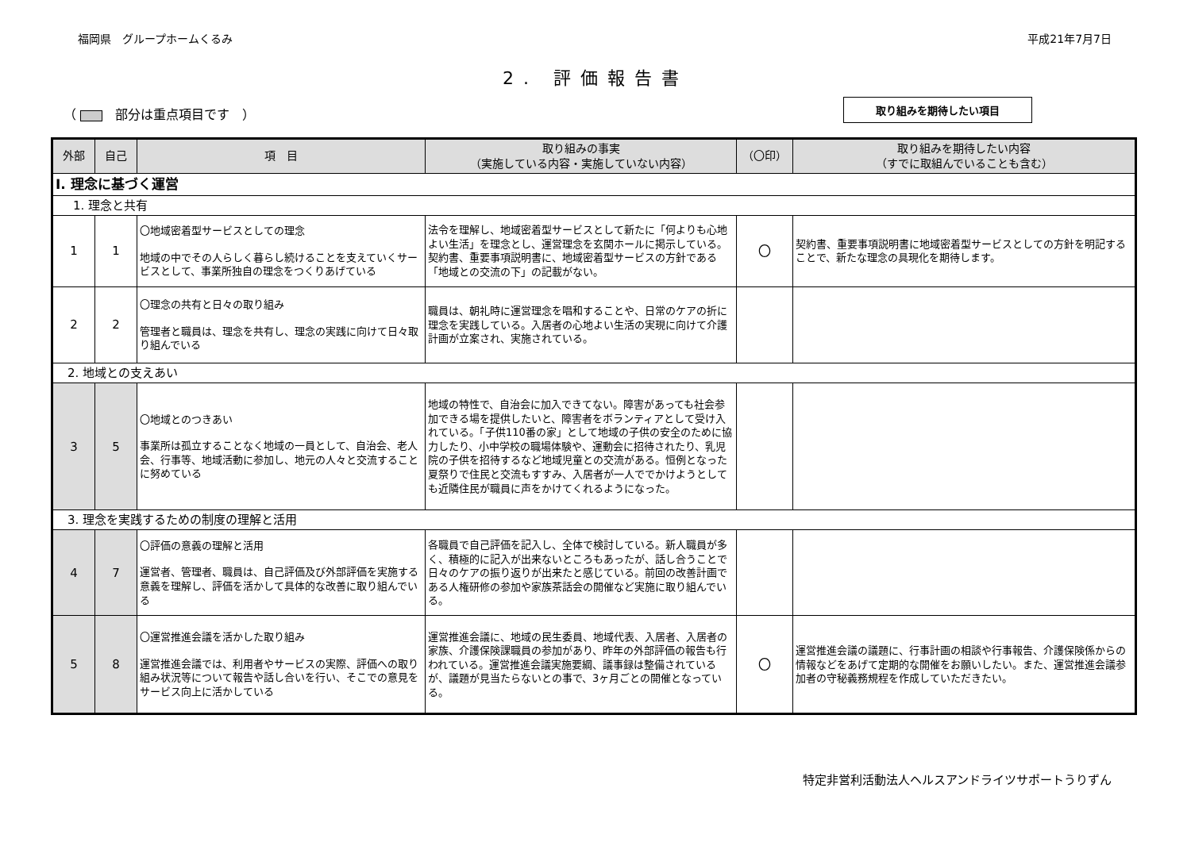福岡県　グループホームくるみ 平成21年7月7日
2. 評価報告書
（ 　部分は重点項目です　） 取り組みを期待したい項目
| 外部 | 自己 | 項 目 | 取り組みの事実 （実施している内容・実施していない内容） | （〇印） | 取り組みを期待したい内容 （すでに取組んでいることも含む） |
| --- | --- | --- | --- | --- | --- |
| Ⅰ. 理念に基づく運営 | | | | | |
| 1. 理念と共有 | | | | | |
| 1 | 1 | 〇地域密着型サービスとしての理念 地域の中でその人らしく暮らし続けることを支えていくサービスとして、事業所独自の理念をつくりあげている | 法令を理解し、地域密着型サービスとして新たに「何よりも心地よい生活」を理念とし、運営理念を玄関ホールに掲示している。契約書、重要事項説明書に、地域密着型サービスの方針である「地域との交流の下」の記載がない。 | 〇 | 契約書、重要事項説明書に地域密着型サービスとしての方針を明記することで、新たな理念の具現化を期待します。 |
| 2 | 2 | 〇理念の共有と日々の取り組み 管理者と職員は、理念を共有し、理念の実践に向けて日々取り組んでいる | 職員は、朝礼時に運営理念を唱和することや、日常のケアの折に理念を実践している。入居者の心地よい生活の実現に向けて介護計画が立案され、実施されている。 | | |
| 2. 地域との支えあい | | | | | |
| 3 | 5 | 〇地域とのつきあい 事業所は孤立することなく地域の一員として、自治会、老人会、行事等、地域活動に参加し、地元の人々と交流することに努めている | 地域の特性で、自治会に加入できてない。障害があっても社会参加できる場を提供したいと、障害者をボランティアとして受け入れている。「子供110番の家」として地域の子供の安全のために協力したり、小中学校の職場体験や、運動会に招待されたり、乳児院の子供を招待するなど地域児童との交流がある。恒例となった夏祭りで住民と交流もすすみ、入居者が一人ででかけようとしても近隣住民が職員に声をかけてくれるようになった。 | | |
| 3. 理念を実践するための制度の理解と活用 | | | | | |
| 4 | 7 | 〇評価の意義の理解と活用 運営者、管理者、職員は、自己評価及び外部評価を実施する意義を理解し、評価を活かして具体的な改善に取り組んでいる | 各職員で自己評価を記入し、全体で検討している。新人職員が多く、積極的に記入が出来ないところもあったが、話し合うことで日々のケアの振り返りが出来たと感じている。前回の改善計画である人権研修の参加や家族茶話会の開催など実施に取り組んでいる。 | | |
| 5 | 8 | 〇運営推進会議を活かした取り組み 運営推進会議では、利用者やサービスの実際、評価への取り組み状況等について報告や話し合いを行い、そこでの意見をサービス向上に活かしている | 運営推進会議に、地域の民生委員、地域代表、入居者、入居者の家族、介護保険課職員の参加があり、昨年の外部評価の報告も行われている。運営推進会議実施要綱、議事録は整備されているが、議題が見当たらないとの事で、3ヶ月ごとの開催となっている。 | 〇 | 運営推進会議の議題に、行事計画の相談や行事報告、介護保険係からの情報などをあげて定期的な開催をお願いしたい。また、運営推進会議参加者の守秘義務規程を作成していただきたい。 |
特定非営利活動法人ヘルスアンドライツサポートうりずん